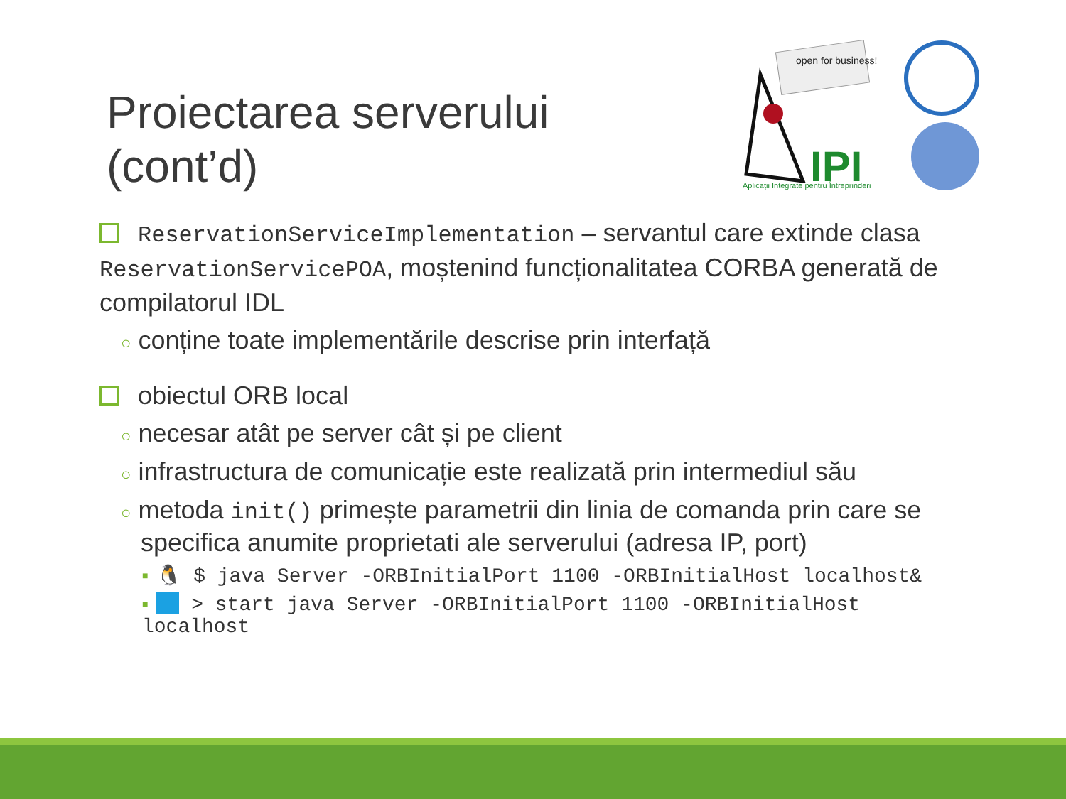Proiectarea serverului
(cont’d)
open for business!
IPI
Aplicații Integrate pentru Întreprinderi
ReservationServiceImplementation – servantul care extinde clasa ReservationServicePOA, moștenind funcționalitatea CORBA generată de compilatorul IDL
○ conține toate implementările descrise prin interfață
obiectul ORB local
○ necesar atât pe server cât și pe client
○ infrastructura de comunicație este realizată prin intermediul său
○ metoda init() primește parametrii din linia de comanda prin care se specifica anumite proprietati ale serverului (adresa IP, port)
■ 🐧 $ java Server -ORBInitialPort 1100 -ORBInitialHost localhost&
■ > start java Server -ORBInitialPort 1100 -ORBInitialHost localhost